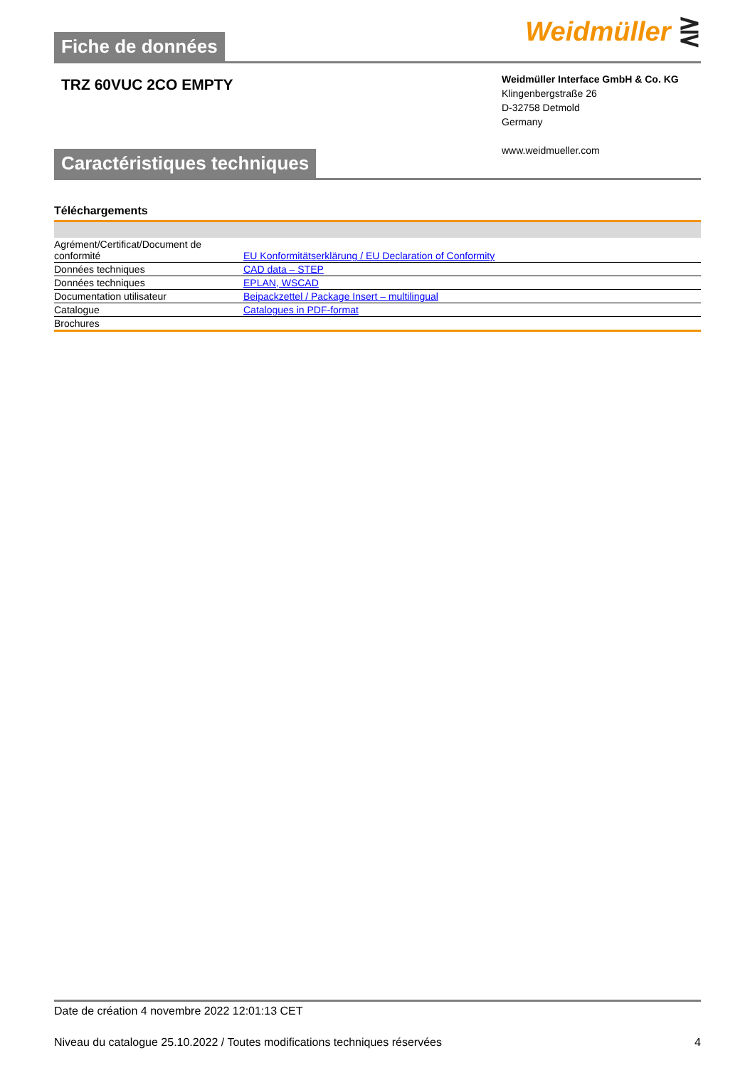Fiche de données
Weidmüller ⋛
TRZ 60VUC 2CO EMPTY
Weidmüller Interface GmbH & Co. KG
Klingenbergstraße 26
D-32758 Detmold
Germany
www.weidmueller.com
Caractéristiques techniques
Téléchargements
| Agrément/Certificat/Document de conformité | EU Konformitätserklärung / EU Declaration of Conformity |
| Données techniques | CAD data – STEP |
| Données techniques | EPLAN, WSCAD |
| Documentation utilisateur | Beipackzettel / Package Insert – multilingual |
| Catalogue | Catalogues in PDF-format |
| Brochures | |
Date de création 4 novembre 2022 12:01:13 CET
Niveau du catalogue 25.10.2022 / Toutes modifications techniques réservées 4